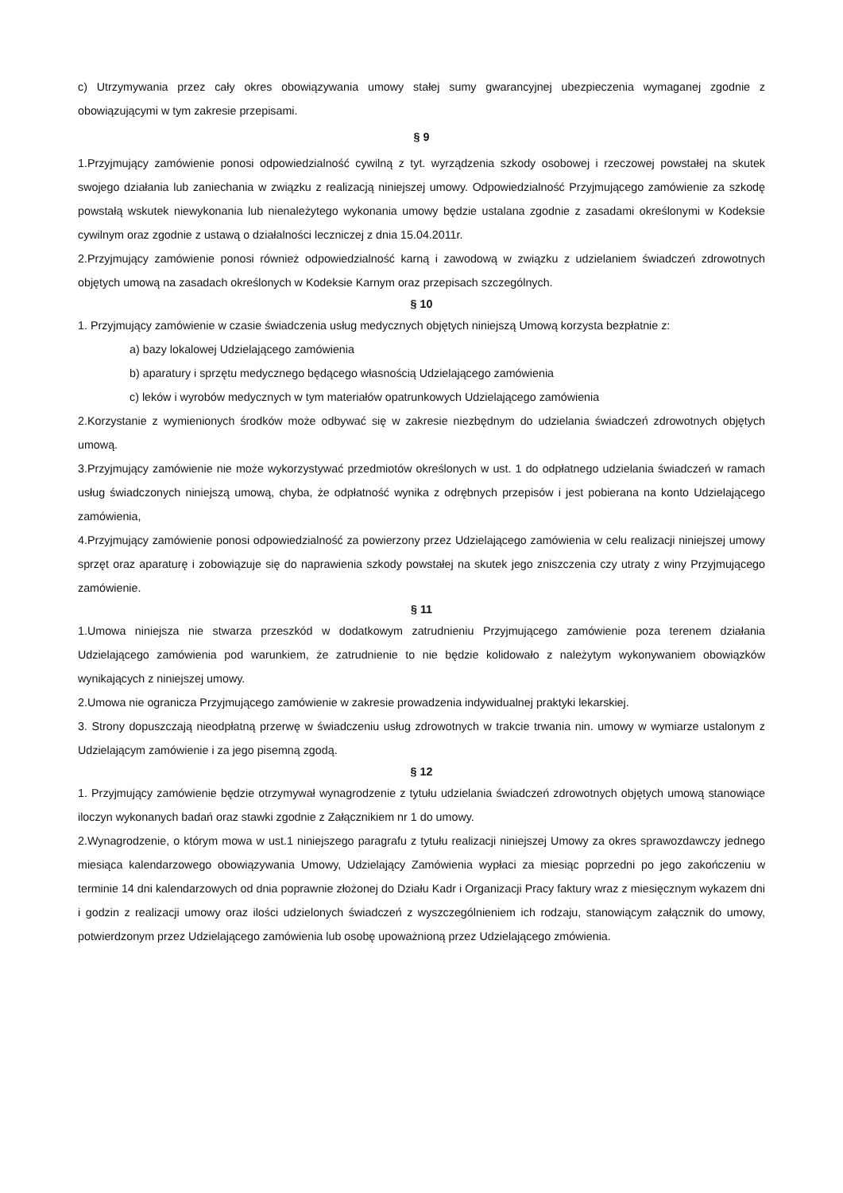c) Utrzymywania przez cały okres obowiązywania umowy stałej sumy gwarancyjnej ubezpieczenia wymaganej zgodnie z obowiązującymi w tym zakresie przepisami.
§ 9
1.Przyjmujący zamówienie ponosi odpowiedzialność cywilną z tyt. wyrządzenia szkody osobowej i rzeczowej powstałej na skutek swojego działania lub zaniechania w związku z realizacją niniejszej umowy. Odpowiedzialność Przyjmującego zamówienie za szkodę powstałą wskutek niewykonania lub nienależytego wykonania umowy będzie ustalana zgodnie z zasadami określonymi w Kodeksie cywilnym oraz zgodnie z ustawą o działalności leczniczej z dnia 15.04.2011r.
2.Przyjmujący zamówienie ponosi również odpowiedzialność karną i zawodową w związku z udzielaniem świadczeń zdrowotnych objętych umową na zasadach określonych w Kodeksie Karnym oraz przepisach szczególnych.
§ 10
1. Przyjmujący zamówienie w czasie świadczenia usług medycznych objętych niniejszą Umową korzysta bezpłatnie z:
a) bazy lokalowej Udzielającego zamówienia
b) aparatury i sprzętu medycznego będącego własnością Udzielającego zamówienia
c) leków i wyrobów medycznych w tym materiałów opatrunkowych Udzielającego zamówienia
2.Korzystanie z wymienionych środków może odbywać się w zakresie niezbędnym do udzielania świadczeń zdrowotnych objętych umową.
3.Przyjmujący zamówienie nie może wykorzystywać przedmiotów określonych w ust. 1 do odpłatnego udzielania świadczeń w ramach usług świadczonych niniejszą umową, chyba, że odpłatność wynika z odrębnych przepisów i jest pobierana na konto Udzielającego zamówienia,
4.Przyjmujący zamówienie ponosi odpowiedzialność za powierzony przez Udzielającego zamówienia w celu realizacji niniejszej umowy sprzęt oraz aparaturę i zobowiązuje się do naprawienia szkody powstałej na skutek jego zniszczenia czy utraty z winy Przyjmującego zamówienie.
§ 11
1.Umowa niniejsza nie stwarza przeszkód w dodatkowym zatrudnieniu Przyjmującego zamówienie poza terenem działania Udzielającego zamówienia pod warunkiem, że zatrudnienie to nie będzie kolidowało z należytym wykonywaniem obowiązków wynikających z niniejszej umowy.
2.Umowa nie ogranicza Przyjmującego zamówienie w zakresie prowadzenia indywidualnej praktyki lekarskiej.
3. Strony dopuszczają nieodpłatną przerwę w świadczeniu usług zdrowotnych w trakcie trwania nin. umowy w wymiarze ustalonym z Udzielającym zamówienie i za jego pisemną zgodą.
§ 12
1. Przyjmujący zamówienie będzie otrzymywał wynagrodzenie z tytułu udzielania świadczeń zdrowotnych objętych umową stanowiące iloczyn wykonanych badań oraz stawki zgodnie z Załącznikiem nr 1 do umowy.
2.Wynagrodzenie, o którym mowa w ust.1 niniejszego paragrafu z tytułu realizacji niniejszej Umowy za okres sprawozdawczy jednego miesiąca kalendarzowego obowiązywania Umowy, Udzielający Zamówienia wypłaci za miesiąc poprzedni po jego zakończeniu w terminie 14 dni kalendarzowych od dnia poprawnie złożonej do Działu Kadr i Organizacji Pracy faktury wraz z miesięcznym wykazem dni i godzin z realizacji umowy oraz ilości udzielonych świadczeń z wyszczególnieniem ich rodzaju, stanowiącym załącznik do umowy, potwierdzonym przez Udzielającego zamówienia lub osobę upoważnioną przez Udzielającego zmówienia.